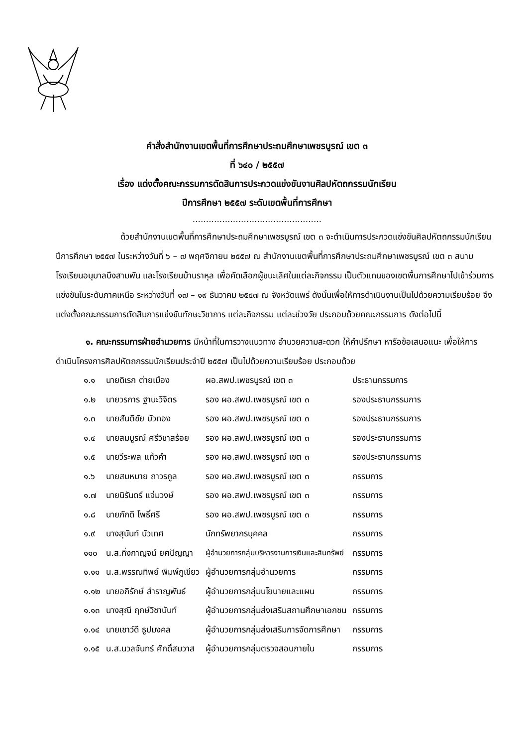คำสั่งสำนักงานเขตพื้นที่การศึกษาประถมศึกษาเพชรบูรณ์ เขต ๓
ที่ ๖๔๐ / ๒๕๕๗
เรื่อง แต่งตั้งคณะกรรมการตัดสินการประกวดแข่งขันงานศิลปหัตถกรรมนักเรียน
ปีการศึกษา ๒๕๕๗ ระดับเขตพื้นที่การศึกษา
................................................
ด้วยสำนักงานเขตพื้นที่การศึกษาประถมศึกษาเพชรบูรณ์ เขต ๓ จะดำเนินการประกวดแข่งขันศิลปหัตถกรรมนักเรียน ปีการศึกษา ๒๕๕๗ ในระหว่างวันที่ ๖ – ๗ พฤศจิกายน ๒๕๕๗ ณ สำนักงานเขตพื้นที่การศึกษาประถมศึกษาเพชรบูรณ์ เขต ๓ สนามโรงเรียนอนุบาลบึงสามพัน และโรงเรียนบ้านราหุล เพื่อคัดเลือกผู้ชนะเลิศในแต่ละกิจกรรม เป็นตัวแทนของเขตพื้นการศึกษาไปเข้าร่วมการแข่งขันในระดับภาคเหนือ ระหว่างวันที่ ๑๗ – ๑๙ ธันวาคม ๒๕๕๗ ณ จังหวัดแพร่ ดังนั้นเพื่อให้การดำเนินงานเป็นไปด้วยความเรียบร้อย จึงแต่งตั้งคณะกรรมการตัดสินการแข่งขันทักษะวิชาการ แต่ละกิจกรรม แต่ละช่วงวัย ประกอบด้วยคณะกรรมการ ดังต่อไปนี้
๑. คณะกรรมการฝ่ายอำนวยการ มีหน้าที่ในการวางแนวทาง อำนวยความสะดวก ให้คำปรึกษา หารือข้อเสนอแนะ เพื่อให้การดำเนินโครงการศิลปหัตถกรรมนักเรียนประจำปี ๒๕๕๗ เป็นไปด้วยความเรียบร้อย ประกอบด้วย
| ๑.๑ | นายดิเรก ต่ายเมือง | ผอ.สพป.เพชรบูรณ์ เขต ๓ | ประธานกรรมการ |
| ๑.๒ | นายวรการ ฐานะวิจิตร | รอง ผอ.สพป.เพชรบูรณ์ เขต ๓ | รองประธานกรรมการ |
| ๑.๓ | นายสันติชัย บัวทอง | รอง ผอ.สพป.เพชรบูรณ์ เขต ๓ | รองประธานกรรมการ |
| ๑.๔ | นายสมบูรณ์ ศรีวิชาสร้อย | รอง ผอ.สพป.เพชรบูรณ์ เขต ๓ | รองประธานกรรมการ |
| ๑.๕ | นายวีระพล แก้วคำ | รอง ผอ.สพป.เพชรบูรณ์ เขต ๓ | รองประธานกรรมการ |
| ๑.๖ | นายสมหมาย ถาวรกูล | รอง ผอ.สพป.เพชรบูรณ์ เขต ๓ | กรรมการ |
| ๑.๗ | นายนิรันดร์ แจ่มวงษ์ | รอง ผอ.สพป.เพชรบูรณ์ เขต ๓ | กรรมการ |
| ๑.๘ | นายภักดี โพธิ์ศรี | รอง ผอ.สพป.เพชรบูรณ์ เขต ๓ | กรรมการ |
| ๑.๙ | นางสุนันท์ บัวเทศ | นักทรัพยากรบุคคล | กรรมการ |
| ๑๑๐ | น.ส.กิ่งกาญจน์ ยศปัญญา | ผู้อำนวยการกลุ่มบริหารงานการเงินและสินทรัพย์ | กรรมการ |
| ๑.๑๑ | น.ส.พรรณทิพย์ พิมพ์ภูเขียว | ผู้อำนวยการกลุ่มอำนวยการ | กรรมการ |
| ๑.๑๒ | นายอภิรักษ์ สำราญพันธ์ | ผู้อำนวยการกลุ่มนโยบายและแผน | กรรมการ |
| ๑.๑๓ | นางสุณี ฤกษ์วิชานันท์ | ผู้อำนวยการกลุ่มส่งเสริมสถานศึกษาเอกชน | กรรมการ |
| ๑.๑๔ | นายเชาว์ดี ธูปมงคล | ผู้อำนวยการกลุ่มส่งเสริมการจัดการศึกษา | กรรมการ |
| ๑.๑๕ | น.ส.นวลจันทร์ ศักดิ์สมวาส | ผู้อำนวยการกลุ่มตรวจสอบภายใน | กรรมการ |